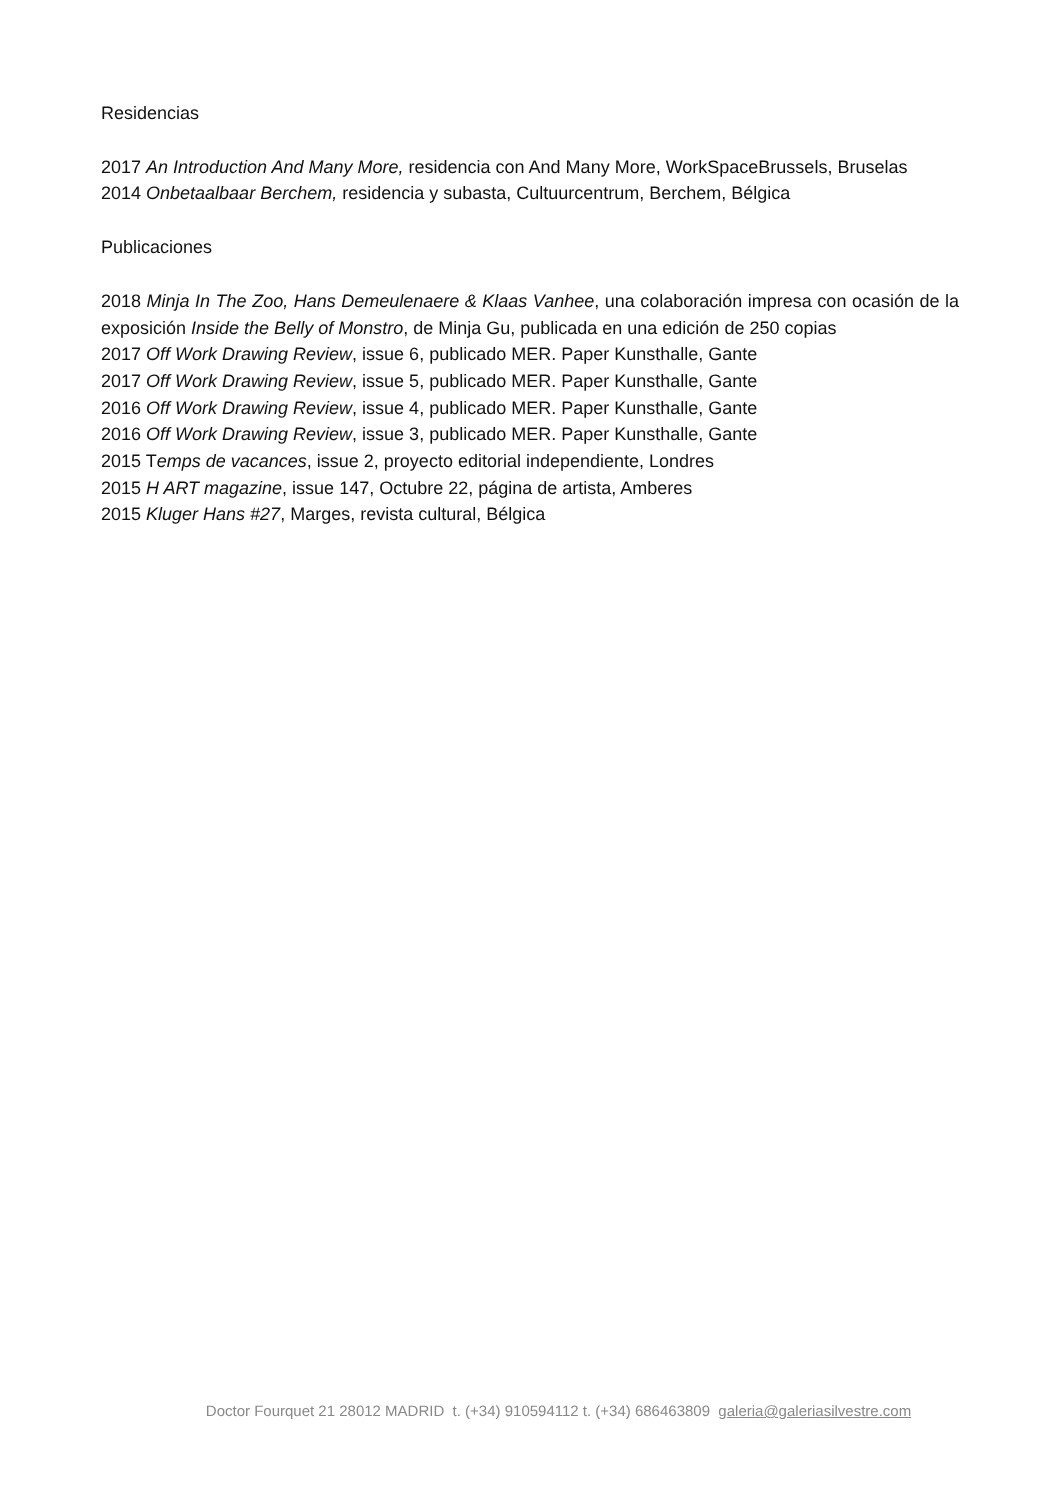Residencias
2017 An Introduction And Many More, residencia con And Many More, WorkSpaceBrussels, Bruselas
2014 Onbetaalbaar Berchem, residencia y subasta, Cultuurcentrum, Berchem, Bélgica
Publicaciones
2018 Minja In The Zoo, Hans Demeulenaere & Klaas Vanhee, una colaboración impresa con ocasión de la exposición Inside the Belly of Monstro, de Minja Gu, publicada en una edición de 250 copias
2017 Off Work Drawing Review, issue 6, publicado MER. Paper Kunsthalle, Gante
2017 Off Work Drawing Review, issue 5, publicado MER. Paper Kunsthalle, Gante
2016 Off Work Drawing Review, issue 4, publicado MER. Paper Kunsthalle, Gante
2016 Off Work Drawing Review, issue 3, publicado MER. Paper Kunsthalle, Gante
2015 Temps de vacances, issue 2, proyecto editorial independiente, Londres
2015 H ART magazine, issue 147, Octubre 22, página de artista, Amberes
2015 Kluger Hans #27, Marges, revista cultural, Bélgica
Doctor Fourquet 21 28012 MADRID t. (+34) 910594112 t. (+34) 686463809 galeria@galeriasilvestre.com